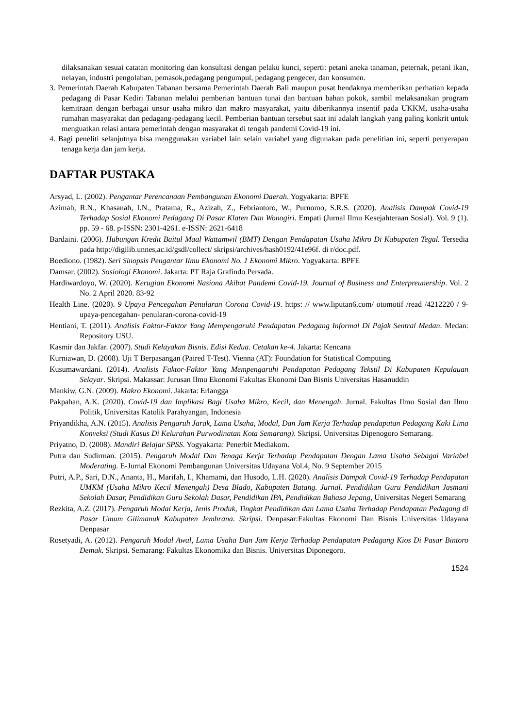dilaksanakan sesuai catatan monitoring dan konsultasi dengan pelaku kunci, seperti: petani aneka tanaman, peternak, petani ikan, nelayan, industri pengolahan, pemasok,pedagang pengumpul, pedagang pengecer, dan konsumen.
3. Pemerintah Daerah Kabupaten Tabanan bersama Pemerintah Daerah Bali maupun pusat hendaknya memberikan perhatian kepada pedagang di Pasar Kediri Tabanan melalui pemberian bantuan tunai dan bantuan bahan pokok, sambil melaksanakan program kemitraan dengan berbagai unsur usaha mikro dan makro masyarakat, yaitu diberikannya insentif pada UKKM, usaha-usaha rumahan masyarakat dan pedagang-pedagang kecil. Pemberian bantuan tersebut saat ini adalah langkah yang paling konkrit untuk menguatkan relasi antara pemerintah dengan masyarakat di tengah pandemi Covid-19 ini.
4. Bagi peneliti selanjutnya bisa menggunakan variabel lain selain variabel yang digunakan pada penelitian ini, seperti penyerapan tenaga kerja dan jam kerja.
DAFTAR PUSTAKA
Arsyad, L. (2002). Pengantar Perencanaan Pembangunan Ekonomi Daerah. Yogyakarta: BPFE
Azimah, R.N., Khasanah, I.N., Pratama, R., Azizah, Z., Febriantoro, W., Purnomo, S.R.S. (2020). Analisis Dampak Covid-19 Terhadap Sosial Ekonomi Pedagang Di Pasar Klaten Dan Wonogiri. Empati (Jurnal Ilmu Kesejahteraan Sosial). Vol. 9 (1). pp. 59 - 68. p-ISSN: 2301-4261. e-ISSN: 2621-6418
Bardaini. (2006). Hubungan Kredit Baitul Maal Wattamwil (BMT) Dengan Pendapatan Usaha Mikro Di Kabupaten Tegal. Tersedia pada http://digilib.unnes,ac.id/gsdl/collect/ skripsi/archives/hash0192/41e96f. di r/doc.pdf.
Boediono. (1982). Seri Sinopsis Pengantar Ilmu Ekonomi No. 1 Ekonomi Mikro. Yogyakarta: BPFE
Damsar. (2002). Sosiologi Ekonomi. Jakarta: PT Raja Grafindo Persada.
Hardiwardoyo, W. (2020). Kerugian Ekonomi Nasiona Akibat Pandemi Covid-19. Journal of Business and Enterpreunership. Vol. 2 No. 2 April 2020. 83-92
Health Line. (2020). 9 Upaya Pencegahan Penularan Corona Covid-19. https: // www.liputan6.com/ otomotif /read /4212220 / 9-upaya-pencegahan- penularan-corona-covid-19
Hentiani, T. (2011). Analisis Faktor-Faktor Yang Mempengaruhi Pendapatan Pedagang Informal Di Pajak Sentral Medan. Medan: Repository USU.
Kasmir dan Jakfar. (2007). Studi Kelayakan Bisnis. Edisi Kedua. Cetakan ke-4. Jakarta: Kencana
Kurniawan, D. (2008). Uji T Berpasangan (Paired T-Test). Vienna (AT): Foundation for Statistical Computing
Kusumawardani. (2014). Analisis Faktor-Faktor Yang Mempengaruhi Pendapatan Pedagang Tekstil Di Kabupaten Kepulauan Selayar. Skripsi. Makassar: Jurusan Ilmu Ekonomi Fakultas Ekonomi Dan Bisnis Universitas Hasanuddin
Mankiw, G.N. (2009). Makro Ekonomi. Jakarta: Erlangga
Pakpahan, A.K. (2020). Covid-19 dan Implikasi Bagi Usaha Mikro, Kecil, dan Menengah. Jurnal. Fakultas Ilmu Sosial dan Ilmu Politik, Universitas Katolik Parahyangan, Indonesia
Priyandikha, A.N. (2015). Analisis Pengaruh Jarak, Lama Usaha, Modal, Dan Jam Kerja Terhadap pendapatan Pedagang Kaki Lima Konveksi (Studi Kasus Di Kelurahan Purwodinatan Kota Semarang). Skripsi. Universitas Dipenogoro Semarang.
Priyatno, D. (2008). Mandiri Belajar SPSS. Yogyakarta: Penerbit Mediakom.
Putra dan Sudirman. (2015). Pengaruh Modal Dan Tenaga Kerja Terhadap Pendapatan Dengan Lama Usaha Sebagai Variabel Moderating. E-Jurnal Ekonomi Pembangunan Universitas Udayana Vol.4, No. 9 September 2015
Putri, A.P., Sari, D.N., Ananta, H., Marifah, I., Khamami, dan Husodo, L.H. (2020). Analisis Dampak Covid-19 Terhadap Pendapatan UMKM (Usaha Mikro Kecil Menengah) Desa Blado, Kabupaten Batang. Jurnal. Pendidikan Guru Pendidikan Jasmani Sekolah Dasar, Pendidikan Guru Sekolah Dasar, Pendidikan IPA, Pendidikan Bahasa Jepang, Universitas Negeri Semarang
Rezkita, A.Z. (2017). Pengaruh Modal Kerja, Jenis Produk, Tingkat Pendidikan dan Lama Usaha Terhadap Pendapatan Pedagang di Pasar Umum Gilimanuk Kabupaten Jembrana. Skripsi. Denpasar:Fakultas Ekonomi Dan Bisnis Universitas Udayana Denpasar
Rosetyadi, A. (2012). Pengaruh Modal Awal, Lama Usaha Dan Jam Kerja Terhadap Pendapatan Pedagang Kios Di Pasar Bintoro Demak. Skripsi. Semarang: Fakultas Ekonomika dan Bisnis. Universitas Diponegoro.
1524